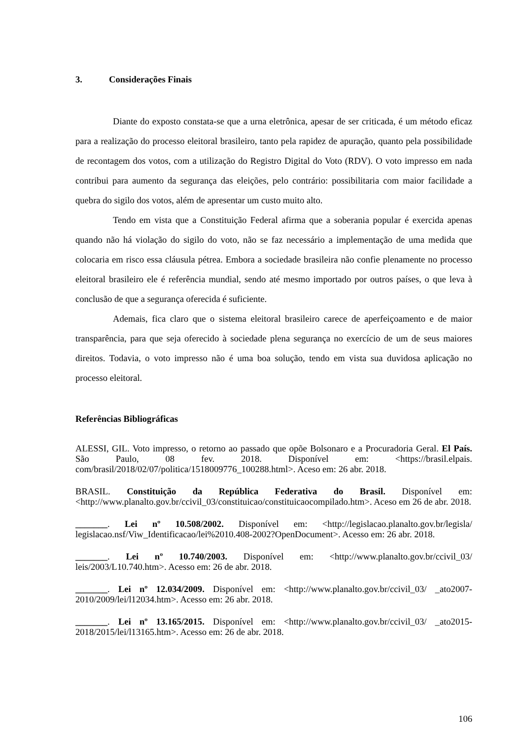3. Considerações Finais
Diante do exposto constata-se que a urna eletrônica, apesar de ser criticada, é um método eficaz para a realização do processo eleitoral brasileiro, tanto pela rapidez de apuração, quanto pela possibilidade de recontagem dos votos, com a utilização do Registro Digital do Voto (RDV). O voto impresso em nada contribui para aumento da segurança das eleições, pelo contrário: possibilitaria com maior facilidade a quebra do sigilo dos votos, além de apresentar um custo muito alto.
Tendo em vista que a Constituição Federal afirma que a soberania popular é exercida apenas quando não há violação do sigilo do voto, não se faz necessário a implementação de uma medida que colocaria em risco essa cláusula pétrea. Embora a sociedade brasileira não confie plenamente no processo eleitoral brasileiro ele é referência mundial, sendo até mesmo importado por outros países, o que leva à conclusão de que a segurança oferecida é suficiente.
Ademais, fica claro que o sistema eleitoral brasileiro carece de aperfeiçoamento e de maior transparência, para que seja oferecido à sociedade plena segurança no exercício de um de seus maiores direitos. Todavia, o voto impresso não é uma boa solução, tendo em vista sua duvidosa aplicação no processo eleitoral.
Referências Bibliográficas
ALESSI, GIL. Voto impresso, o retorno ao passado que opõe Bolsonaro e a Procuradoria Geral. El País. São Paulo, 08 fev. 2018. Disponível em: <https://brasil.elpais. com/brasil/2018/02/07/politica/1518009776_100288.html>. Aceso em: 26 abr. 2018.
BRASIL. Constituição da República Federativa do Brasil. Disponível em: <http://www.planalto.gov.br/ccivil_03/constituicao/constituicaocompilado.htm>. Aceso em 26 de abr. 2018.
_______. Lei nº 10.508/2002. Disponível em: <http://legislacao.planalto.gov.br/legisla/ legislacao.nsf/Viw_Identificacao/lei%2010.408-2002?OpenDocument>. Acesso em: 26 abr. 2018.
_______. Lei nº 10.740/2003. Disponível em: <http://www.planalto.gov.br/ccivil_03/ leis/2003/L10.740.htm>. Acesso em: 26 de abr. 2018.
_______. Lei nº 12.034/2009. Disponível em: <http://www.planalto.gov.br/ccivil_03/ _ato2007-2010/2009/lei/l12034.htm>. Acesso em: 26 abr. 2018.
_______. Lei nº 13.165/2015. Disponível em: <http://www.planalto.gov.br/ccivil_03/ _ato2015-2018/2015/lei/l13165.htm>. Acesso em: 26 de abr. 2018.
106